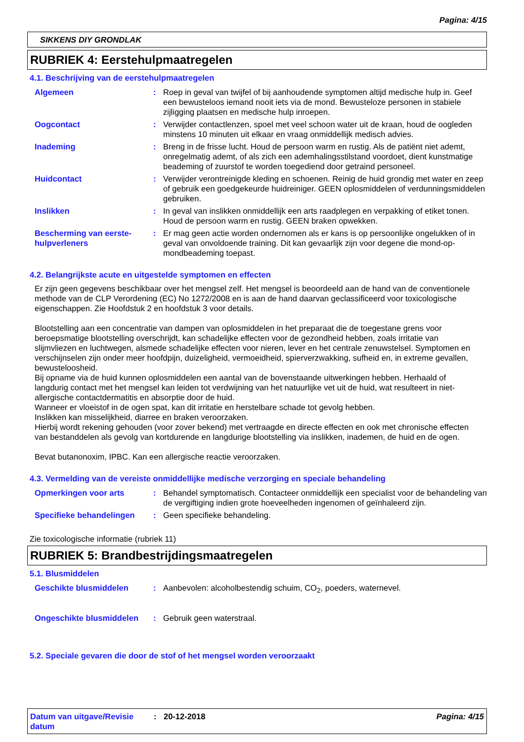Pagina: 4/15
SIKKENS DIY GRONDLAK
RUBRIEK 4: Eerstehulpmaatregelen
4.1. Beschrijving van de eerstehulpmaatregelen
Algemeen : Roep in geval van twijfel of bij aanhoudende symptomen altijd medische hulp in. Geef een bewusteloos iemand nooit iets via de mond. Bewusteloze personen in stabiele zijligging plaatsen en medische hulp inroepen.
Oogcontact : Verwijder contactlenzen, spoel met veel schoon water uit de kraan, houd de oogleden minstens 10 minuten uit elkaar en vraag onmiddellijk medisch advies.
Inademing : Breng in de frisse lucht. Houd de persoon warm en rustig. Als de patiënt niet ademt, onregelmatig ademt, of als zich een ademhalingsstilstand voordoet, dient kunstmatige beademing of zuurstof te worden toegediend door getraind personeel.
Huidcontact : Verwijder verontreinigde kleding en schoenen. Reinig de huid grondig met water en zeep of gebruik een goedgekeurde huidreiniger. GEEN oplosmiddelen of verdunningsmiddelen gebruiken.
Inslikken : In geval van inslikken onmiddellijk een arts raadplegen en verpakking of etiket tonen. Houd de persoon warm en rustig. GEEN braken opwekken.
Bescherming van eerste-hulpverleners
: Er mag geen actie worden ondernomen als er kans is op persoonlijke ongelukken of in geval van onvoldoende training. Dit kan gevaarlijk zijn voor degene die mond-op-mondbeademing toepast.
4.2. Belangrijkste acute en uitgestelde symptomen en effecten
Er zijn geen gegevens beschikbaar over het mengsel zelf. Het mengsel is beoordeeld aan de hand van de conventionele methode van de CLP Verordening (EC) No 1272/2008 en is aan de hand daarvan geclassificeerd voor toxicologische eigenschappen. Zie Hoofdstuk 2 en hoofdstuk 3 voor details.
Blootstelling aan een concentratie van dampen van oplosmiddelen in het preparaat die de toegestane grens voor beroepsmatige blootstelling overschrijdt, kan schadelijke effecten voor de gezondheid hebben, zoals irritatie van slijmvliezen en luchtwegen, alsmede schadelijke effecten voor nieren, lever en het centrale zenuwstelsel. Symptomen en verschijnselen zijn onder meer hoofdpijn, duizeligheid, vermoeidheid, spierverzwakking, sufheid en, in extreme gevallen, bewusteloosheid.
Bij opname via de huid kunnen oplosmiddelen een aantal van de bovenstaande uitwerkingen hebben. Herhaald of langdurig contact met het mengsel kan leiden tot verdwijning van het natuurlijke vet uit de huid, wat resulteert in niet-allergische contactdermatitis en absorptie door de huid.
Wanneer er vloeistof in de ogen spat, kan dit irritatie en herstelbare schade tot gevolg hebben.
Inslikken kan misselijkheid, diarree en braken veroorzaken.
Hierbij wordt rekening gehouden (voor zover bekend) met vertraagde en directe effecten en ook met chronische effecten van bestanddelen als gevolg van kortdurende en langdurige blootstelling via inslikken, inademen, de huid en de ogen.
Bevat butanonoxim, IPBC. Kan een allergische reactie veroorzaken.
4.3. Vermelding van de vereiste onmiddellijke medische verzorging en speciale behandeling
Opmerkingen voor arts : Behandel symptomatisch. Contacteer onmiddellijk een specialist voor de behandeling van de vergiftiging indien grote hoeveelheden ingenomen of geïnhaleerd zijn.
Specifieke behandelingen : Geen specifieke behandeling.
Zie toxicologische informatie (rubriek 11)
RUBRIEK 5: Brandbestrijdingsmaatregelen
5.1. Blusmiddelen
Geschikte blusmiddelen : Aanbevolen: alcoholbestendig schuim, CO<sub>2</sub>, poeders, waternevel.
Ongeschikte blusmiddelen : Gebruik geen waterstraal.
5.2. Speciale gevaren die door de stof of het mengsel worden veroorzaakt
Datum van uitgave/Revisie datum
: 20-12-2018 Pagina: 4/15